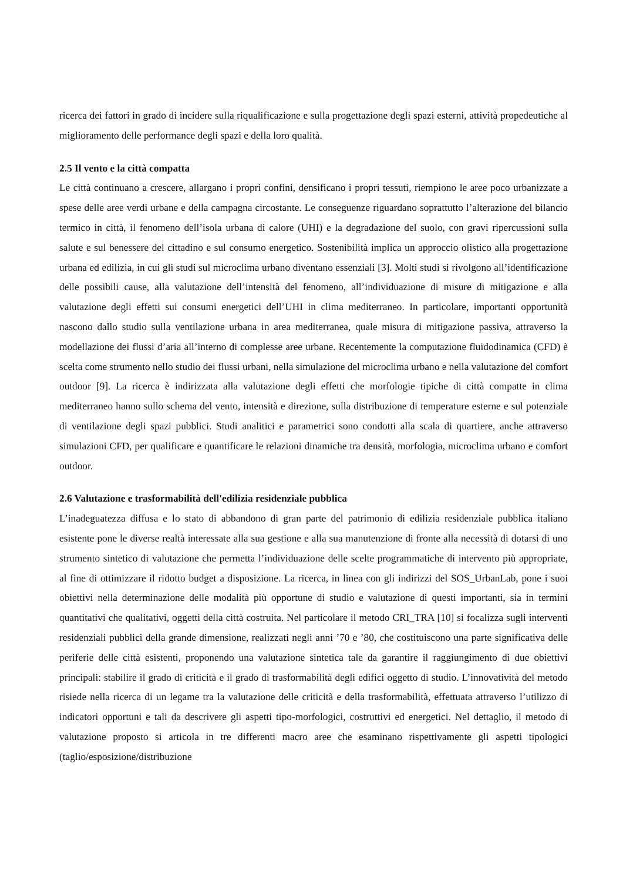ricerca dei fattori in grado di incidere sulla riqualificazione e sulla progettazione degli spazi esterni, attività propedeutiche al miglioramento delle performance degli spazi e della loro qualità.
2.5 Il vento e la città compatta
Le città continuano a crescere, allargano i propri confini, densificano i propri tessuti, riempiono le aree poco urbanizzate a spese delle aree verdi urbane e della campagna circostante. Le conseguenze riguardano soprattutto l’alterazione del bilancio termico in città, il fenomeno dell’isola urbana di calore (UHI) e la degradazione del suolo, con gravi ripercussioni sulla salute e sul benessere del cittadino e sul consumo energetico. Sostenibilità implica un approccio olistico alla progettazione urbana ed edilizia, in cui gli studi sul microclima urbano diventano essenziali [3]. Molti studi si rivolgono all’identificazione delle possibili cause, alla valutazione dell’intensità del fenomeno, all’individuazione di misure di mitigazione e alla valutazione degli effetti sui consumi energetici dell’UHI in clima mediterraneo. In particolare, importanti opportunità nascono dallo studio sulla ventilazione urbana in area mediterranea, quale misura di mitigazione passiva, attraverso la modellazione dei flussi d’aria all’interno di complesse aree urbane. Recentemente la computazione fluidodinamica (CFD) è scelta come strumento nello studio dei flussi urbani, nella simulazione del microclima urbano e nella valutazione del comfort outdoor [9]. La ricerca è indirizzata alla valutazione degli effetti che morfologie tipiche di città compatte in clima mediterraneo hanno sullo schema del vento, intensità e direzione, sulla distribuzione di temperature esterne e sul potenziale di ventilazione degli spazi pubblici. Studi analitici e parametrici sono condotti alla scala di quartiere, anche attraverso simulazioni CFD, per qualificare e quantificare le relazioni dinamiche tra densità, morfologia, microclima urbano e comfort outdoor.
2.6 Valutazione e trasformabilità dell'edilizia residenziale pubblica
L’inadeguatezza diffusa e lo stato di abbandono di gran parte del patrimonio di edilizia residenziale pubblica italiano esistente pone le diverse realtà interessate alla sua gestione e alla sua manutenzione di fronte alla necessità di dotarsi di uno strumento sintetico di valutazione che permetta l’individuazione delle scelte programmatiche di intervento più appropriate, al fine di ottimizzare il ridotto budget a disposizione. La ricerca, in linea con gli indirizzi del SOS_UrbanLab, pone i suoi obiettivi nella determinazione delle modalità più opportune di studio e valutazione di questi importanti, sia in termini quantitativi che qualitativi, oggetti della città costruita. Nel particolare il metodo CRI_TRA [10] si focalizza sugli interventi residenziali pubblici della grande dimensione, realizzati negli anni ’70 e ’80, che costituiscono una parte significativa delle periferie delle città esistenti, proponendo una valutazione sintetica tale da garantire il raggiungimento di due obiettivi principali: stabilire il grado di criticità e il grado di trasformabilità degli edifici oggetto di studio. L’innovatività del metodo risiede nella ricerca di un legame tra la valutazione delle criticità e della trasformabilità, effettuata attraverso l’utilizzo di indicatori opportuni e tali da descrivere gli aspetti tipo-morfologici, costruttivi ed energetici. Nel dettaglio, il metodo di valutazione proposto si articola in tre differenti macro aree che esaminano rispettivamente gli aspetti tipologici (taglio/esposizione/distribuzione